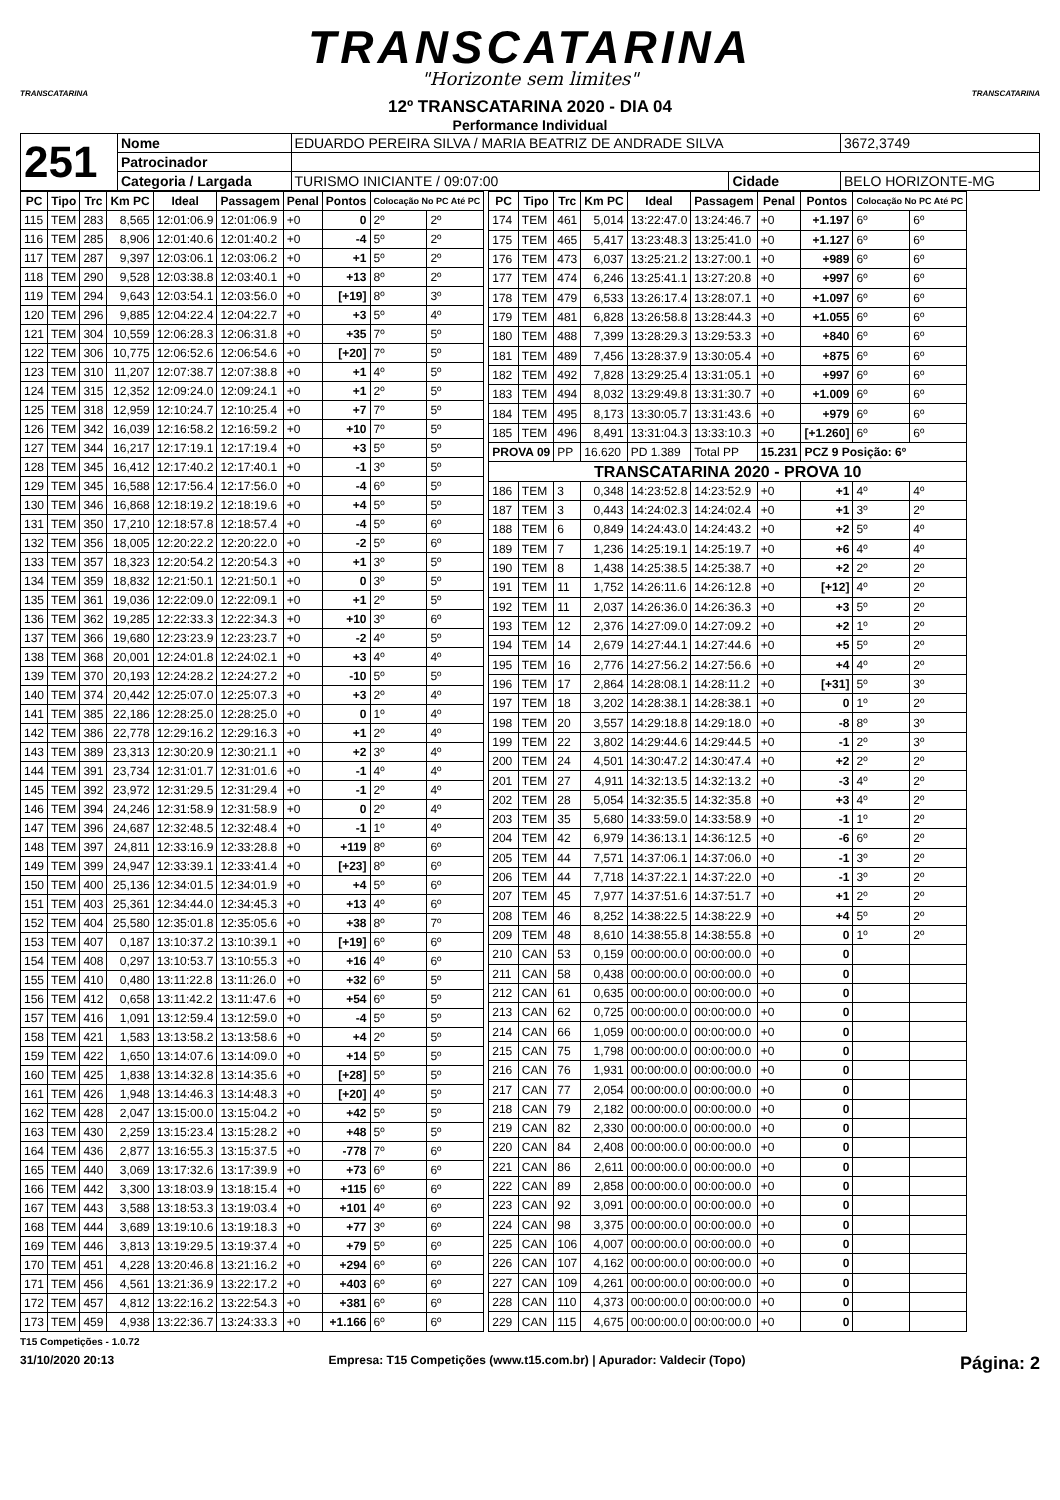TRANSCATARINA
"Horizonte sem limites"
TRANSCATARINA
12º TRANSCATARINA 2020 - DIA 04
Performance Individual
TRANSCATARINA
| 251 | Nome | EDUARDO PEREIRA SILVA / MARIA BEATRIZ DE ANDRADE SILVA | | | 3672,3749 |
| | Patrocinador | | | | |
| | Categoria / Largada | TURISMO INICIANTE / 09:07:00 | Cidade | BELO HORIZONTE-MG | |
| PC | Tipo | Trc | Km PC | Ideal | Passagem | Penal | Pontos | Colocação No PC Até PC | |
| --- | --- | --- | --- | --- | --- | --- | --- | --- | --- |
| 115 | TEM | 283 | 8,565 | 12:01:06.9 | 12:01:06.9 | +0 | 0 | 2º | 2º |
| 116 | TEM | 285 | 8,906 | 12:01:40.6 | 12:01:40.2 | +0 | -4 | 5º | 2º |
| 117 | TEM | 287 | 9,397 | 12:03:06.1 | 12:03:06.2 | +0 | +1 | 5º | 2º |
| 118 | TEM | 290 | 9,528 | 12:03:38.8 | 12:03:40.1 | +0 | +13 | 8º | 2º |
| 119 | TEM | 294 | 9,643 | 12:03:54.1 | 12:03:56.0 | +0 | [+19] | 8º | 3º |
| 120 | TEM | 296 | 9,885 | 12:04:22.4 | 12:04:22.7 | +0 | +3 | 5º | 4º |
| 121 | TEM | 304 | 10,559 | 12:06:28.3 | 12:06:31.8 | +0 | +35 | 7º | 5º |
| 122 | TEM | 306 | 10,775 | 12:06:52.6 | 12:06:54.6 | +0 | [+20] | 7º | 5º |
| 123 | TEM | 310 | 11,207 | 12:07:38.7 | 12:07:38.8 | +0 | +1 | 4º | 5º |
| 124 | TEM | 315 | 12,352 | 12:09:24.0 | 12:09:24.1 | +0 | +1 | 2º | 5º |
| 125 | TEM | 318 | 12,959 | 12:10:24.7 | 12:10:25.4 | +0 | +7 | 7º | 5º |
| 126 | TEM | 342 | 16,039 | 12:16:58.2 | 12:16:59.2 | +0 | +10 | 7º | 5º |
| 127 | TEM | 344 | 16,217 | 12:17:19.1 | 12:17:19.4 | +0 | +3 | 5º | 5º |
| 128 | TEM | 345 | 16,412 | 12:17:40.2 | 12:17:40.1 | +0 | -1 | 3º | 5º |
| 129 | TEM | 345 | 16,588 | 12:17:56.4 | 12:17:56.0 | +0 | -4 | 6º | 5º |
| 130 | TEM | 346 | 16,868 | 12:18:19.2 | 12:18:19.6 | +0 | +4 | 5º | 5º |
| 131 | TEM | 350 | 17,210 | 12:18:57.8 | 12:18:57.4 | +0 | -4 | 5º | 6º |
| 132 | TEM | 356 | 18,005 | 12:20:22.2 | 12:20:22.0 | +0 | -2 | 5º | 6º |
| 133 | TEM | 357 | 18,323 | 12:20:54.2 | 12:20:54.3 | +0 | +1 | 3º | 5º |
| 134 | TEM | 359 | 18,832 | 12:21:50.1 | 12:21:50.1 | +0 | 0 | 3º | 5º |
| 135 | TEM | 361 | 19,036 | 12:22:09.0 | 12:22:09.1 | +0 | +1 | 2º | 5º |
| 136 | TEM | 362 | 19,285 | 12:22:33.3 | 12:22:34.3 | +0 | +10 | 3º | 6º |
| 137 | TEM | 366 | 19,680 | 12:23:23.9 | 12:23:23.7 | +0 | -2 | 4º | 5º |
| 138 | TEM | 368 | 20,001 | 12:24:01.8 | 12:24:02.1 | +0 | +3 | 4º | 4º |
| 139 | TEM | 370 | 20,193 | 12:24:28.2 | 12:24:27.2 | +0 | -10 | 5º | 5º |
| 140 | TEM | 374 | 20,442 | 12:25:07.0 | 12:25:07.3 | +0 | +3 | 2º | 4º |
| 141 | TEM | 385 | 22,186 | 12:28:25.0 | 12:28:25.0 | +0 | 0 | 1º | 4º |
| 142 | TEM | 386 | 22,778 | 12:29:16.2 | 12:29:16.3 | +0 | +1 | 2º | 4º |
| 143 | TEM | 389 | 23,313 | 12:30:20.9 | 12:30:21.1 | +0 | +2 | 3º | 4º |
| 144 | TEM | 391 | 23,734 | 12:31:01.7 | 12:31:01.6 | +0 | -1 | 4º | 4º |
| 145 | TEM | 392 | 23,972 | 12:31:29.5 | 12:31:29.4 | +0 | -1 | 2º | 4º |
| 146 | TEM | 394 | 24,246 | 12:31:58.9 | 12:31:58.9 | +0 | 0 | 2º | 4º |
| 147 | TEM | 396 | 24,687 | 12:32:48.5 | 12:32:48.4 | +0 | -1 | 1º | 4º |
| 148 | TEM | 397 | 24,811 | 12:33:16.9 | 12:33:28.8 | +0 | +119 | 8º | 6º |
| 149 | TEM | 399 | 24,947 | 12:33:39.1 | 12:33:41.4 | +0 | [+23] | 8º | 6º |
| 150 | TEM | 400 | 25,136 | 12:34:01.5 | 12:34:01.9 | +0 | +4 | 5º | 6º |
| 151 | TEM | 403 | 25,361 | 12:34:44.0 | 12:34:45.3 | +0 | +13 | 4º | 6º |
| 152 | TEM | 404 | 25,580 | 12:35:01.8 | 12:35:05.6 | +0 | +38 | 8º | 7º |
| 153 | TEM | 407 | 0,187 | 13:10:37.2 | 13:10:39.1 | +0 | [+19] | 6º | 6º |
| 154 | TEM | 408 | 0,297 | 13:10:53.7 | 13:10:55.3 | +0 | +16 | 4º | 6º |
| 155 | TEM | 410 | 0,480 | 13:11:22.8 | 13:11:26.0 | +0 | +32 | 6º | 5º |
| 156 | TEM | 412 | 0,658 | 13:11:42.2 | 13:11:47.6 | +0 | +54 | 6º | 5º |
| 157 | TEM | 416 | 1,091 | 13:12:59.4 | 13:12:59.0 | +0 | -4 | 5º | 5º |
| 158 | TEM | 421 | 1,583 | 13:13:58.2 | 13:13:58.6 | +0 | +4 | 2º | 5º |
| 159 | TEM | 422 | 1,650 | 13:14:07.6 | 13:14:09.0 | +0 | +14 | 5º | 5º |
| 160 | TEM | 425 | 1,838 | 13:14:32.8 | 13:14:35.6 | +0 | [+28] | 5º | 5º |
| 161 | TEM | 426 | 1,948 | 13:14:46.3 | 13:14:48.3 | +0 | [+20] | 4º | 5º |
| 162 | TEM | 428 | 2,047 | 13:15:00.0 | 13:15:04.2 | +0 | +42 | 5º | 5º |
| 163 | TEM | 430 | 2,259 | 13:15:23.4 | 13:15:28.2 | +0 | +48 | 5º | 5º |
| 164 | TEM | 436 | 2,877 | 13:16:55.3 | 13:15:37.5 | +0 | -778 | 7º | 6º |
| 165 | TEM | 440 | 3,069 | 13:17:32.6 | 13:17:39.9 | +0 | +73 | 6º | 6º |
| 166 | TEM | 442 | 3,300 | 13:18:03.9 | 13:18:15.4 | +0 | +115 | 6º | 6º |
| 167 | TEM | 443 | 3,588 | 13:18:53.3 | 13:19:03.4 | +0 | +101 | 4º | 6º |
| 168 | TEM | 444 | 3,689 | 13:19:10.6 | 13:19:18.3 | +0 | +77 | 3º | 6º |
| 169 | TEM | 446 | 3,813 | 13:19:29.5 | 13:19:37.4 | +0 | +79 | 5º | 6º |
| 170 | TEM | 451 | 4,228 | 13:20:46.8 | 13:21:16.2 | +0 | +294 | 6º | 6º |
| 171 | TEM | 456 | 4,561 | 13:21:36.9 | 13:22:17.2 | +0 | +403 | 6º | 6º |
| 172 | TEM | 457 | 4,812 | 13:22:16.2 | 13:22:54.3 | +0 | +381 | 6º | 6º |
| 173 | TEM | 459 | 4,938 | 13:22:36.7 | 13:24:33.3 | +0 | +1.166 | 6º | 6º |
| PC | Tipo | Trc | Km PC | Ideal | Passagem | Penal | Pontos | Colocação No PC Até PC | |
| --- | --- | --- | --- | --- | --- | --- | --- | --- | --- |
| 174 | TEM | 461 | 5,014 | 13:22:47.0 | 13:24:46.7 | +0 | +1.197 | 6º | 6º |
| 175 | TEM | 465 | 5,417 | 13:23:48.3 | 13:25:41.0 | +0 | +1.127 | 6º | 6º |
| 176 | TEM | 473 | 6,037 | 13:25:21.2 | 13:27:00.1 | +0 | +989 | 6º | 6º |
| 177 | TEM | 474 | 6,246 | 13:25:41.1 | 13:27:20.8 | +0 | +997 | 6º | 6º |
| 178 | TEM | 479 | 6,533 | 13:26:17.4 | 13:28:07.1 | +0 | +1.097 | 6º | 6º |
| 179 | TEM | 481 | 6,828 | 13:26:58.8 | 13:28:44.3 | +0 | +1.055 | 6º | 6º |
| 180 | TEM | 488 | 7,399 | 13:28:29.3 | 13:29:53.3 | +0 | +840 | 6º | 6º |
| 181 | TEM | 489 | 7,456 | 13:28:37.9 | 13:30:05.4 | +0 | +875 | 6º | 6º |
| 182 | TEM | 492 | 7,828 | 13:29:25.4 | 13:31:05.1 | +0 | +997 | 6º | 6º |
| 183 | TEM | 494 | 8,032 | 13:29:49.8 | 13:31:30.7 | +0 | +1.009 | 6º | 6º |
| 184 | TEM | 495 | 8,173 | 13:30:05.7 | 13:31:43.6 | +0 | +979 | 6º | 6º |
| 185 | TEM | 496 | 8,491 | 13:31:04.3 | 13:33:10.3 | +0 | [+1.260] | 6º | 6º |
| PROVA 09 | | PP | 16.620 | PD 1.389 | Total PP | 15.231 | PCZ 9 Posição: 6º | | |
| TRANSCATARINA 2020 - PROVA 10 | | | | | | | | | |
| 186 | TEM | 3 | 0,348 | 14:23:52.8 | 14:23:52.9 | +0 | +1 | 4º | 4º |
| 187 | TEM | 3 | 0,443 | 14:24:02.3 | 14:24:02.4 | +0 | +1 | 3º | 2º |
| 188 | TEM | 6 | 0,849 | 14:24:43.0 | 14:24:43.2 | +0 | +2 | 5º | 4º |
| 189 | TEM | 7 | 1,236 | 14:25:19.1 | 14:25:19.7 | +0 | +6 | 4º | 4º |
| 190 | TEM | 8 | 1,438 | 14:25:38.5 | 14:25:38.7 | +0 | +2 | 2º | 2º |
| 191 | TEM | 11 | 1,752 | 14:26:11.6 | 14:26:12.8 | +0 | [+12] | 4º | 2º |
| 192 | TEM | 11 | 2,037 | 14:26:36.0 | 14:26:36.3 | +0 | +3 | 5º | 2º |
| 193 | TEM | 12 | 2,376 | 14:27:09.0 | 14:27:09.2 | +0 | +2 | 1º | 2º |
| 194 | TEM | 14 | 2,679 | 14:27:44.1 | 14:27:44.6 | +0 | +5 | 5º | 2º |
| 195 | TEM | 16 | 2,776 | 14:27:56.2 | 14:27:56.6 | +0 | +4 | 4º | 2º |
| 196 | TEM | 17 | 2,864 | 14:28:08.1 | 14:28:11.2 | +0 | [+31] | 5º | 3º |
| 197 | TEM | 18 | 3,202 | 14:28:38.1 | 14:28:38.1 | +0 | 0 | 1º | 2º |
| 198 | TEM | 20 | 3,557 | 14:29:18.8 | 14:29:18.0 | +0 | -8 | 8º | 3º |
| 199 | TEM | 22 | 3,802 | 14:29:44.6 | 14:29:44.5 | +0 | -1 | 2º | 3º |
| 200 | TEM | 24 | 4,501 | 14:30:47.2 | 14:30:47.4 | +0 | +2 | 2º | 2º |
| 201 | TEM | 27 | 4,911 | 14:32:13.5 | 14:32:13.2 | +0 | -3 | 4º | 2º |
| 202 | TEM | 28 | 5,054 | 14:32:35.5 | 14:32:35.8 | +0 | +3 | 4º | 2º |
| 203 | TEM | 35 | 5,680 | 14:33:59.0 | 14:33:58.9 | +0 | -1 | 1º | 2º |
| 204 | TEM | 42 | 6,979 | 14:36:13.1 | 14:36:12.5 | +0 | -6 | 6º | 2º |
| 205 | TEM | 44 | 7,571 | 14:37:06.1 | 14:37:06.0 | +0 | -1 | 3º | 2º |
| 206 | TEM | 44 | 7,718 | 14:37:22.1 | 14:37:22.0 | +0 | -1 | 3º | 2º |
| 207 | TEM | 45 | 7,977 | 14:37:51.6 | 14:37:51.7 | +0 | +1 | 2º | 2º |
| 208 | TEM | 46 | 8,252 | 14:38:22.5 | 14:38:22.9 | +0 | +4 | 5º | 2º |
| 209 | TEM | 48 | 8,610 | 14:38:55.8 | 14:38:55.8 | +0 | 0 | 1º | 2º |
| 210 | CAN | 53 | 0,159 | 00:00:00.0 | 00:00:00.0 | +0 | 0 | | |
| 211 | CAN | 58 | 0,438 | 00:00:00.0 | 00:00:00.0 | +0 | 0 | | |
| 212 | CAN | 61 | 0,635 | 00:00:00.0 | 00:00:00.0 | +0 | 0 | | |
| 213 | CAN | 62 | 0,725 | 00:00:00.0 | 00:00:00.0 | +0 | 0 | | |
| 214 | CAN | 66 | 1,059 | 00:00:00.0 | 00:00:00.0 | +0 | 0 | | |
| 215 | CAN | 75 | 1,798 | 00:00:00.0 | 00:00:00.0 | +0 | 0 | | |
| 216 | CAN | 76 | 1,931 | 00:00:00.0 | 00:00:00.0 | +0 | 0 | | |
| 217 | CAN | 77 | 2,054 | 00:00:00.0 | 00:00:00.0 | +0 | 0 | | |
| 218 | CAN | 79 | 2,182 | 00:00:00.0 | 00:00:00.0 | +0 | 0 | | |
| 219 | CAN | 82 | 2,330 | 00:00:00.0 | 00:00:00.0 | +0 | 0 | | |
| 220 | CAN | 84 | 2,408 | 00:00:00.0 | 00:00:00.0 | +0 | 0 | | |
| 221 | CAN | 86 | 2,611 | 00:00:00.0 | 00:00:00.0 | +0 | 0 | | |
| 222 | CAN | 89 | 2,858 | 00:00:00.0 | 00:00:00.0 | +0 | 0 | | |
| 223 | CAN | 92 | 3,091 | 00:00:00.0 | 00:00:00.0 | +0 | 0 | | |
| 224 | CAN | 98 | 3,375 | 00:00:00.0 | 00:00:00.0 | +0 | 0 | | |
| 225 | CAN | 106 | 4,007 | 00:00:00.0 | 00:00:00.0 | +0 | 0 | | |
| 226 | CAN | 107 | 4,162 | 00:00:00.0 | 00:00:00.0 | +0 | 0 | | |
| 227 | CAN | 109 | 4,261 | 00:00:00.0 | 00:00:00.0 | +0 | 0 | | |
| 228 | CAN | 110 | 4,373 | 00:00:00.0 | 00:00:00.0 | +0 | 0 | | |
| 229 | CAN | 115 | 4,675 | 00:00:00.0 | 00:00:00.0 | +0 | 0 | | |
T15 Competições - 1.0.72
31/10/2020 20:13 Empresa: T15 Competições (www.t15.com.br) | Apurador: Valdecir (Topo) Página: 2